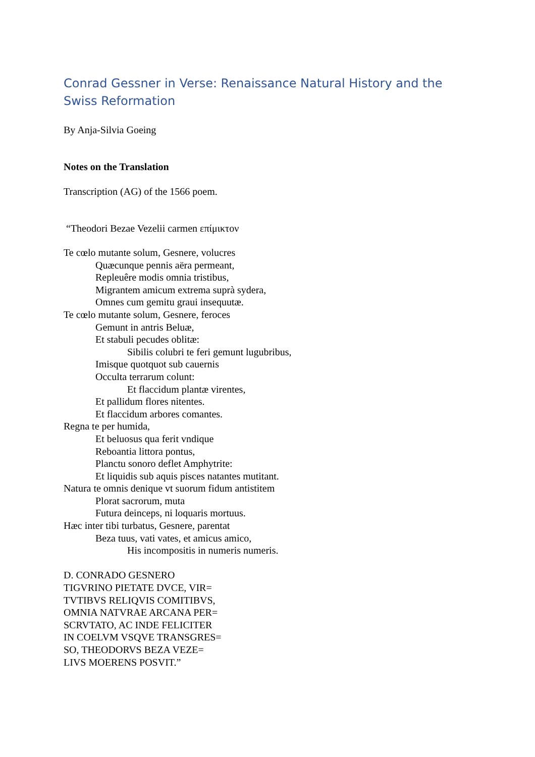Conrad Gessner in Verse: Renaissance Natural History and the Swiss Reformation
By Anja-Silvia Goeing
Notes on the Translation
Transcription (AG) of the 1566 poem.
“Theodori Bezae Vezelii carmen επίμικτον
Te cœlo mutante solum, Gesnere, volucres
Quæcunque pennis aëra permeant,
Repleuêre modis omnia tristibus,
Migrantem amicum extrema suprà sydera,
Omnes cum gemitu graui insequutæ.
Te cœlo mutante solum, Gesnere, feroces
Gemunt in antris Beluæ,
Et stabuli pecudes oblitæ:
Sibilis colubri te feri gemunt lugubribus,
Imisque quotquot sub cauernis
Occulta terrarum colunt:
Et flaccidum plantæ virentes,
Et pallidum flores nitentes.
Et flaccidum arbores comantes.
Regna te per humida,
Et beluosus qua ferit vndique
Reboantia littora pontus,
Planctu sonoro deflet Amphytrite:
Et liquidis sub aquis pisces natantes mutitant.
Natura te omnis denique vt suorum fidum antistitem
Plorat sacrorum, muta
Futura deinceps, ni loquaris mortuus.
Hæc inter tibi turbatus, Gesnere, parentat
Beza tuus, vati vates, et amicus amico,
His incompositis in numeris numeris.
D. CONRADO GESNERO
TIGVRINO PIETATE DVCE, VIR=
TVTIBVS RELIQVIS COMITIBVS,
OMNIA NATVRAE ARCANA PER=
SCRVTATO, AC INDE FELICITER
IN COELVM VSQVE TRANSGRES=
SO, THEODORVS BEZA VEZE=
LIVS MOERENS POSVIT.”